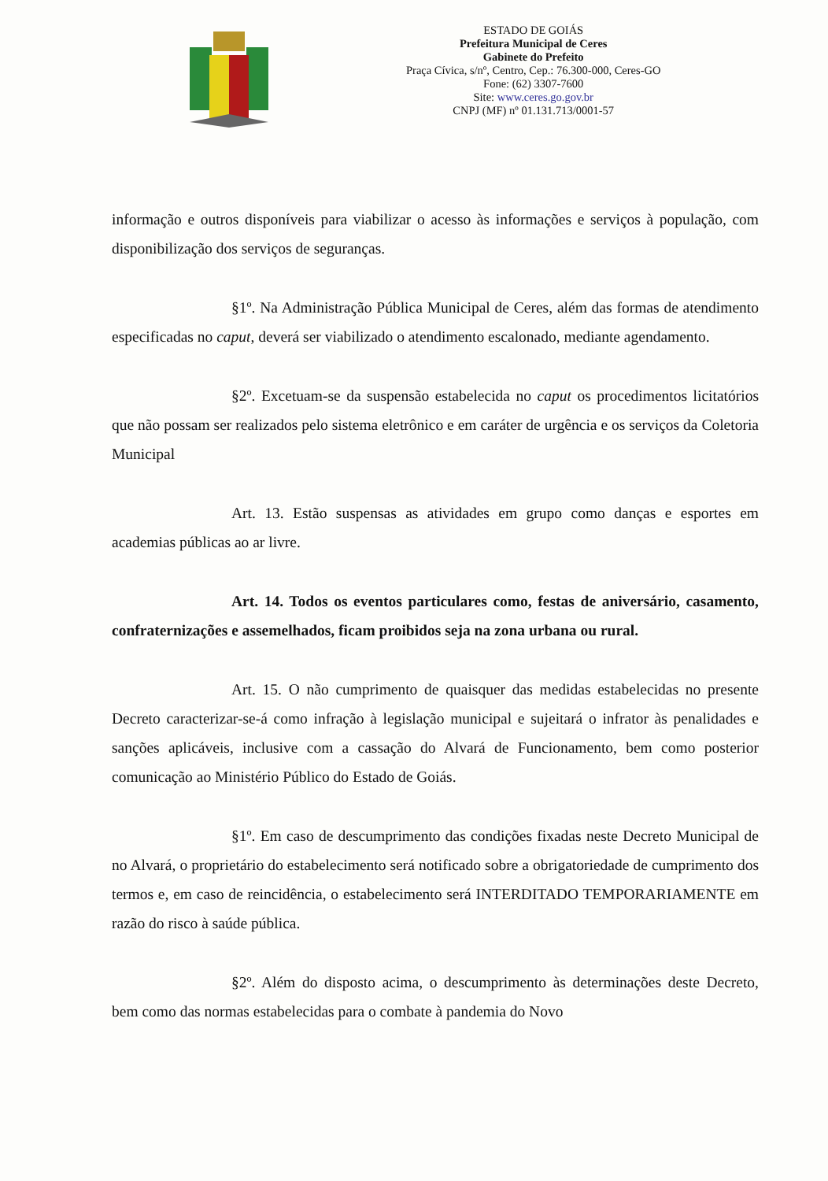ESTADO DE GOIÁS
Prefeitura Municipal de Ceres
Gabinete do Prefeito
Praça Cívica, s/nº, Centro, Cep.: 76.300-000, Ceres-GO
Fone: (62) 3307-7600
Site: www.ceres.go.gov.br
CNPJ (MF) nº 01.131.713/0001-57
informação e outros disponíveis para viabilizar o acesso às informações e serviços à população, com disponibilização dos serviços de seguranças.
§1º. Na Administração Pública Municipal de Ceres, além das formas de atendimento especificadas no caput, deverá ser viabilizado o atendimento escalonado, mediante agendamento.
§2º. Excetuam-se da suspensão estabelecida no caput os procedimentos licitatórios que não possam ser realizados pelo sistema eletrônico e em caráter de urgência e os serviços da Coletoria Municipal
Art. 13. Estão suspensas as atividades em grupo como danças e esportes em academias públicas ao ar livre.
Art. 14. Todos os eventos particulares como, festas de aniversário, casamento, confraternizações e assemelhados, ficam proibidos seja na zona urbana ou rural.
Art. 15. O não cumprimento de quaisquer das medidas estabelecidas no presente Decreto caracterizar-se-á como infração à legislação municipal e sujeitará o infrator às penalidades e sanções aplicáveis, inclusive com a cassação do Alvará de Funcionamento, bem como posterior comunicação ao Ministério Público do Estado de Goiás.
§1º. Em caso de descumprimento das condições fixadas neste Decreto Municipal de no Alvará, o proprietário do estabelecimento será notificado sobre a obrigatoriedade de cumprimento dos termos e, em caso de reincidência, o estabelecimento será INTERDITADO TEMPORARIAMENTE em razão do risco à saúde pública.
§2º. Além do disposto acima, o descumprimento às determinações deste Decreto, bem como das normas estabelecidas para o combate à pandemia do Novo